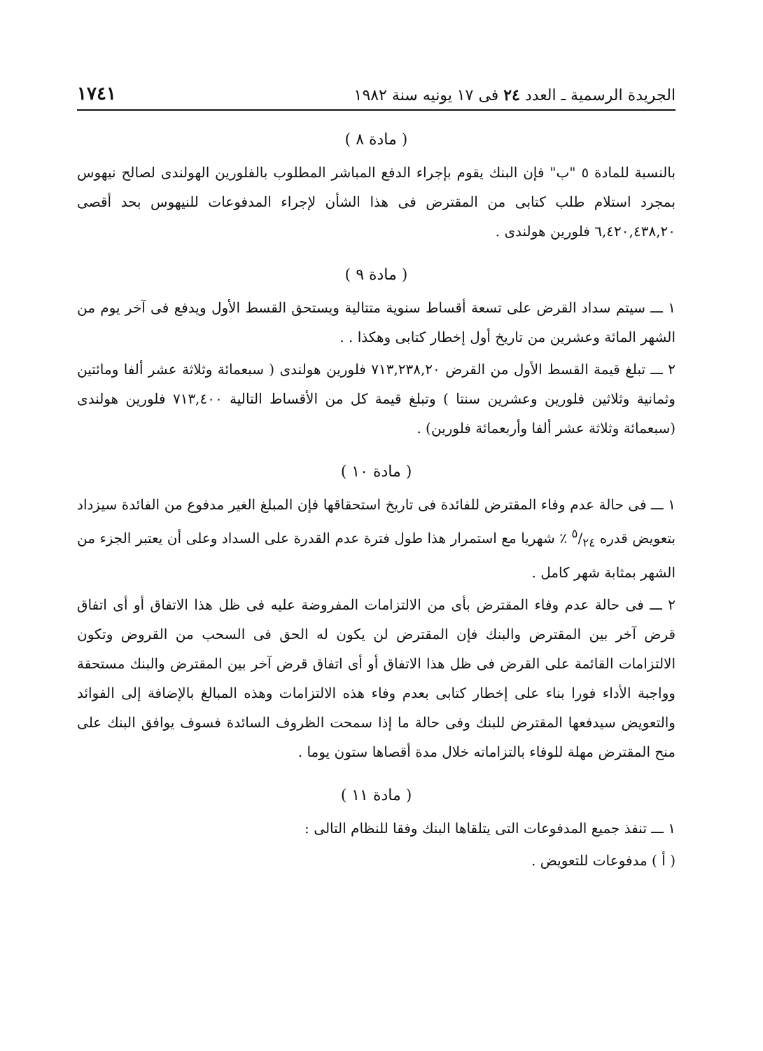الجريدة الرسمية ـ العدد ٢٤ فى ١٧ يونيه سنة ١٩٨٢ ١٧٤١
( مادة ٨ )
بالنسبة للمادة ٥ "ب" فإن البنك يقوم بإجراء الدفع المباشر المطلوب بالفلورين الهولندى لصالح نيهوس بمجرد استلام طلب كتابى من المقترض فى هذا الشأن لإجراء المدفوعات للنيهوس بحد أقصى ٦,٤٢٠,٤٣٨,٢٠ فلورين هولندى .
( مادة ٩ )
١ ـــ سيتم سداد القرض على تسعة أقساط سنوية متتالية ويستحق القسط الأول ويدفع فى آخر يوم من الشهر المائة وعشرين من تاريخ أول إخطار كتابى وهكذا . .
٢ ـــ تبلغ قيمة القسط الأول من القرض ٧١٣,٢٣٨,٢٠ فلورين هولندى ( سبعمائة وثلاثة عشر ألفا ومائتين وثمانية وثلاثين فلورين وعشرين سنتا ) وتبلغ قيمة كل من الأقساط التالية ٧١٣,٤٠٠ فلورين هولندى (سبعمائة وثلاثة عشر ألفا وأربعمائة فلورين) .
( مادة ١٠ )
١ ـــ فى حالة عدم وفاء المقترض للفائدة فى تاريخ استحقاقها فإن المبلغ الغير مدفوع من الفائدة سيزداد بتعويض قدره ٥/٢٤ ٪ شهريا مع استمرار هذا طول فترة عدم القدرة على السداد وعلى أن يعتبر الجزء من الشهر بمثابة شهر كامل .
٢ ـــ فى حالة عدم وفاء المقترض بأى من الالتزامات المفروضة عليه فى ظل هذا الاتفاق أو أى اتفاق قرض آخر بين المقترض والبنك فإن المقترض لن يكون له الحق فى السحب من القروض وتكون الالتزامات القائمة على القرض فى ظل هذا الاتفاق أو أى اتفاق قرض آخر بين المقترض والبنك مستحقة وواجبة الأداء فورا بناء على إخطار كتابى بعدم وفاء هذه الالتزامات وهذه المبالغ بالإضافة إلى الفوائد والتعويض سيدفعها المقترض للبنك وفى حالة ما إذا سمحت الظروف السائدة فسوف يوافق البنك على منح المقترض مهلة للوفاء بالتزاماته خلال مدة أقصاها ستون يوما .
( مادة ١١ )
١ ـــ تنفذ جميع المدفوعات التى يتلقاها البنك وفقا للنظام التالى :
( أ ) مدفوعات للتعويض .